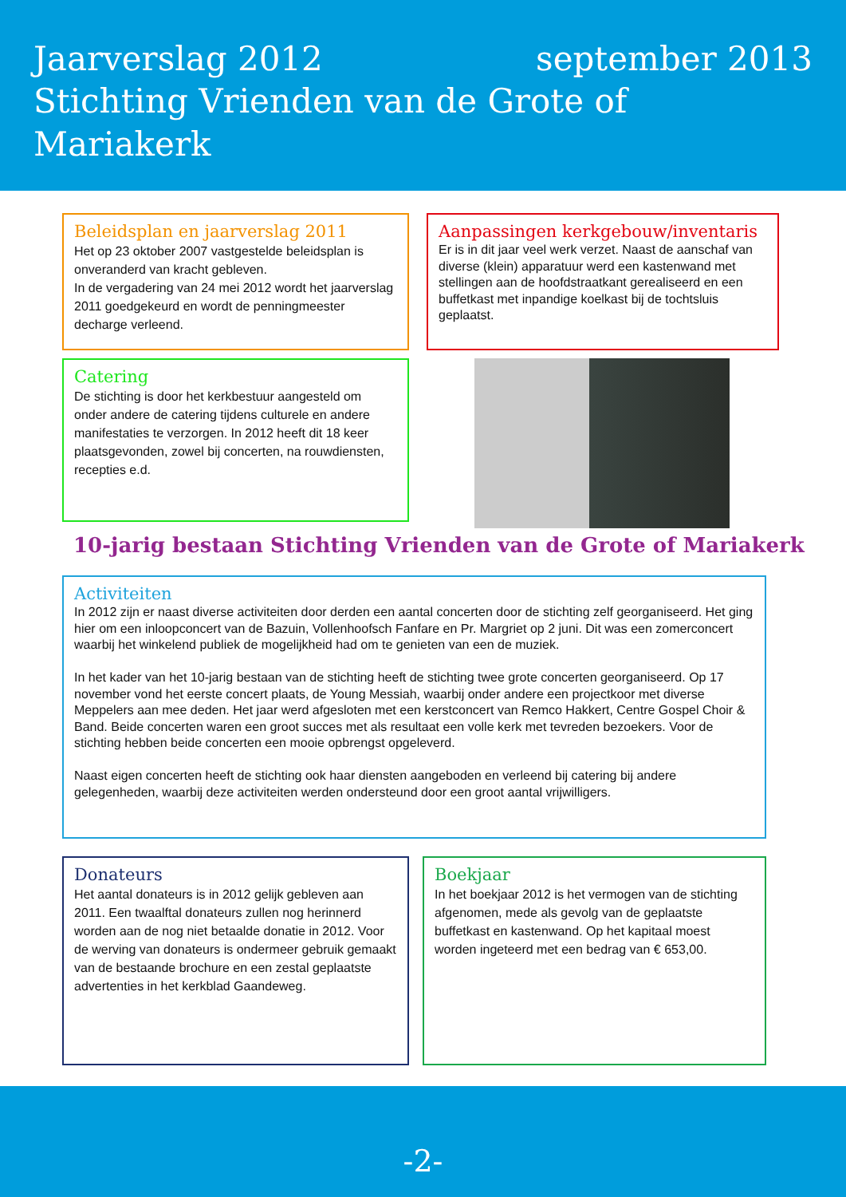Jaarverslag 2012 september 2013
Stichting Vrienden van de Grote of Mariakerk
Beleidsplan en jaarverslag 2011
Het op 23 oktober 2007 vastgestelde beleidsplan is onveranderd van kracht gebleven.
In de vergadering van 24 mei 2012 wordt het jaarverslag 2011 goedgekeurd en wordt de penningmeester decharge verleend.
Aanpassingen kerkgebouw/inventaris
Er is in dit jaar veel werk verzet. Naast de aanschaf van diverse (klein) apparatuur werd een kastenwand met stellingen aan de hoofdstraatkant gerealiseerd en een buffetkast met inpandige koelkast bij de tochtsluis geplaatst.
Catering
De stichting is door het kerkbestuur aangesteld om onder andere de catering tijdens culturele en andere manifestaties te verzorgen. In 2012 heeft dit 18 keer plaatsgevonden, zowel bij concerten, na rouwdiensten, recepties e.d.
10-jarig bestaan Stichting Vrienden van de Grote of Mariakerk
Activiteiten
In 2012 zijn er naast diverse activiteiten door derden een aantal concerten door de stichting zelf georganiseerd. Het ging hier om een inloopconcert van de Bazuin, Vollenhoofsch Fanfare en Pr. Margriet op 2 juni. Dit was een zomerconcert waarbij het winkelend publiek de mogelijkheid had om te genieten van een de muziek.
In het kader van het 10-jarig bestaan van de stichting heeft de stichting twee grote concerten georganiseerd. Op 17 november vond het eerste concert plaats, de Young Messiah, waarbij onder andere een projectkoor met diverse Meppelers aan mee deden. Het jaar werd afgesloten met een kerstconcert van Remco Hakkert, Centre Gospel Choir & Band. Beide concerten waren een groot succes met als resultaat een volle kerk met tevreden bezoekers. Voor de stichting hebben beide concerten een mooie opbrengst opgeleverd.
Naast eigen concerten heeft de stichting ook haar diensten aangeboden en verleend bij catering bij andere gelegenheden, waarbij deze activiteiten werden ondersteund door een groot aantal vrijwilligers.
Donateurs
Het aantal donateurs is in 2012 gelijk gebleven aan 2011. Een twaalftal donateurs zullen nog herinnerd worden aan de nog niet betaalde donatie in 2012. Voor de werving van donateurs is ondermeer gebruik gemaakt van de bestaande brochure en een zestal geplaatste advertenties in het kerkblad Gaandeweg.
Boekjaar
In het boekjaar 2012 is het vermogen van de stichting afgenomen, mede als gevolg van de geplaatste buffetkast en kastenwand. Op het kapitaal moest worden ingeteerd met een bedrag van € 653,00.
-2-